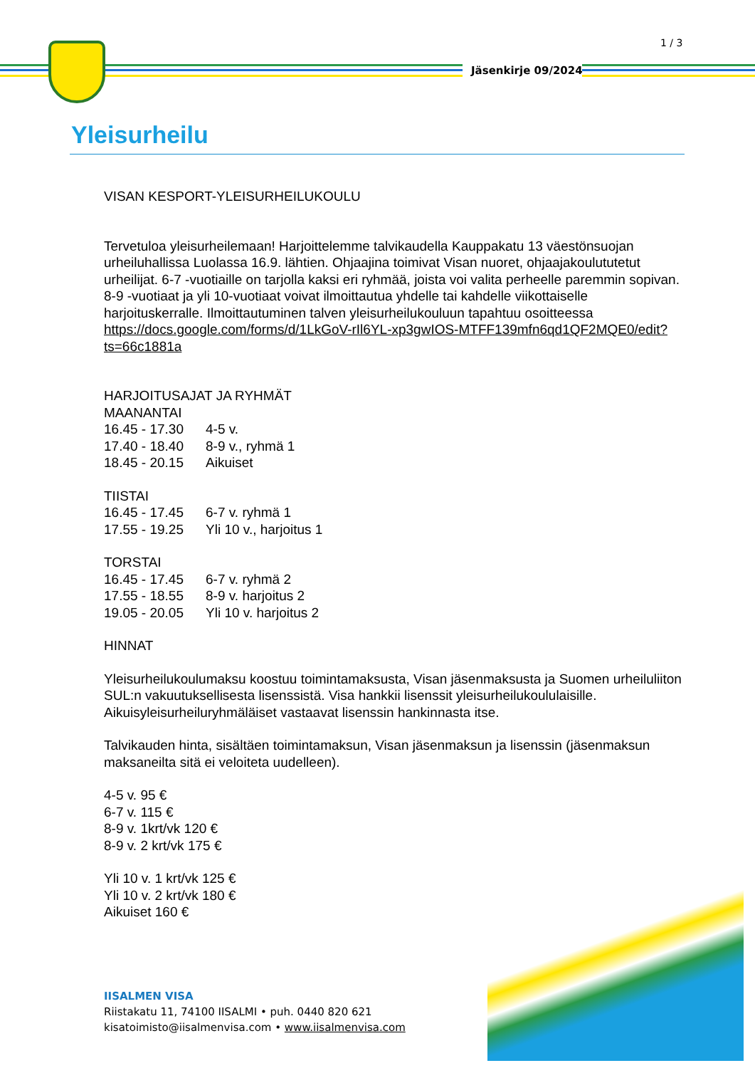1 / 3
Jäsenkirje 09/2024
Yleisurheilu
VISAN KESPORT-YLEISURHEILUKOULU
Tervetuloa yleisurheilemaan! Harjoittelemme talvikaudella Kauppakatu 13 väestönsuojan urheiluhallissa Luolassa 16.9. lähtien. Ohjaajina toimivat Visan nuoret, ohjaajakoulututetut urheilijat. 6-7 -vuotiaille on tarjolla kaksi eri ryhmää, joista voi valita perheelle paremmin sopivan. 8-9 -vuotiaat ja yli 10-vuotiaat voivat ilmoittautua yhdelle tai kahdelle viikottaiselle harjoituskerralle. Ilmoittautuminen talven yleisurheilukouluun tapahtuu osoitteessa https://docs.google.com/forms/d/1LkGoV-rIl6YL-xp3gwIOS-MTFF139mfn6qd1QF2MQE0/edit?ts=66c1881a
HARJOITUSAJAT JA RYHMÄT
MAANANTAI
16.45 - 17.30 4-5 v.
17.40 - 18.40 8-9 v., ryhmä 1
18.45 - 20.15 Aikuiset
TIISTAI
16.45 - 17.45 6-7 v. ryhmä 1
17.55 - 19.25 Yli 10 v., harjoitus 1
TORSTAI
16.45 - 17.45 6-7 v. ryhmä 2
17.55 - 18.55 8-9 v. harjoitus 2
19.05 - 20.05 Yli 10 v. harjoitus 2
HINNAT
Yleisurheilukoulumaksu koostuu toimintamaksusta, Visan jäsenmaksusta ja Suomen urheiluliiton SUL:n vakuutuksellisesta lisenssistä. Visa hankkii lisenssit yleisurheilukoululaisille. Aikuisyleisurheiluryhmäläiset vastaavat lisenssin hankinnasta itse.
Talvikauden hinta, sisältäen toimintamaksun, Visan jäsenmaksun ja lisenssin (jäsenmaksun maksaneilta sitä ei veloiteta uudelleen).
4-5 v. 95 €
6-7 v. 115 €
8-9 v. 1krt/vk 120 €
8-9 v. 2 krt/vk 175 €
Yli 10 v. 1 krt/vk 125 €
Yli 10 v. 2 krt/vk 180 €
Aikuiset 160 €
IISALMEN VISA
Riistakatu 11, 74100 IISALMI • puh. 0440 820 621
kisatoimisto@iisalmenvisa.com • www.iisalmenvisa.com